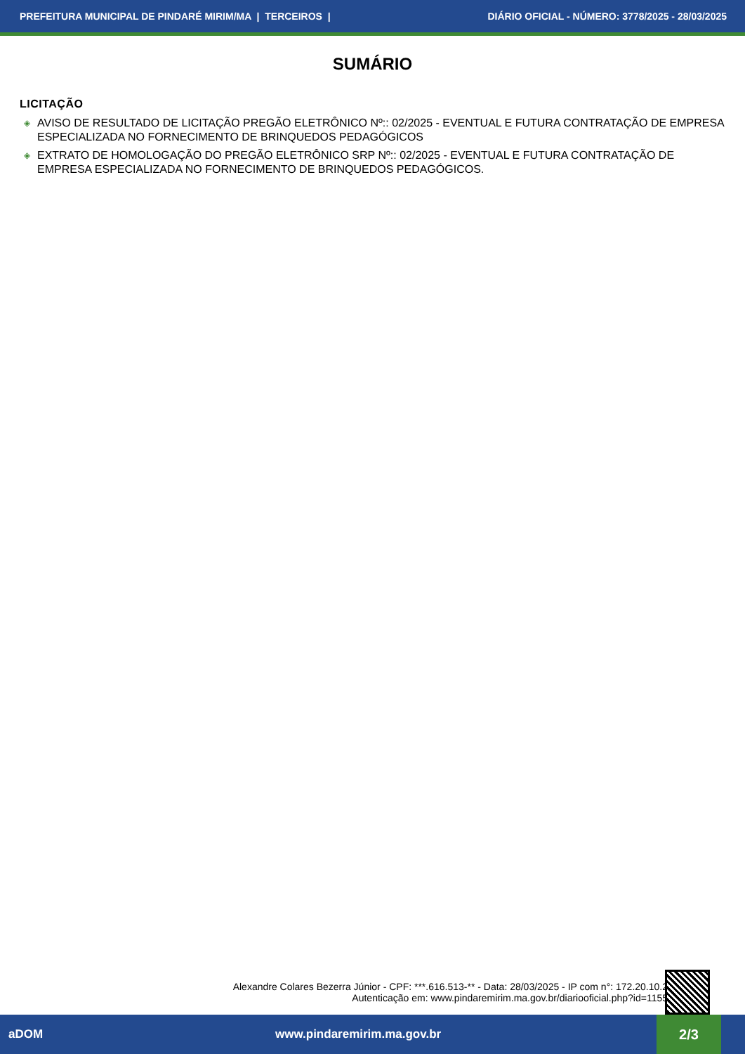PREFEITURA MUNICIPAL DE PINDARÉ MIRIM/MA | TERCEIROS | DIÁRIO OFICIAL - NÚMERO: 3778/2025 - 28/03/2025
SUMÁRIO
LICITAÇÃO
◈ AVISO DE RESULTADO DE LICITAÇÃO PREGÃO ELETRÔNICO Nº:: 02/2025 - EVENTUAL E FUTURA CONTRATAÇÃO DE EMPRESA ESPECIALIZADA NO FORNECIMENTO DE BRINQUEDOS PEDAGÓGICOS
◈ EXTRATO DE HOMOLOGAÇÃO DO PREGÃO ELETRÔNICO SRP Nº:: 02/2025 - EVENTUAL E FUTURA CONTRATAÇÃO DE EMPRESA ESPECIALIZADA NO FORNECIMENTO DE BRINQUEDOS PEDAGÓGICOS.
Alexandre Colares Bezerra Júnior - CPF: ***.616.513-** - Data: 28/03/2025 - IP com n°: 172.20.10.2
Autenticação em: www.pindaremirim.ma.gov.br/diariooficial.php?id=1155
aDOM www.pindaremirim.ma.gov.br
2/3